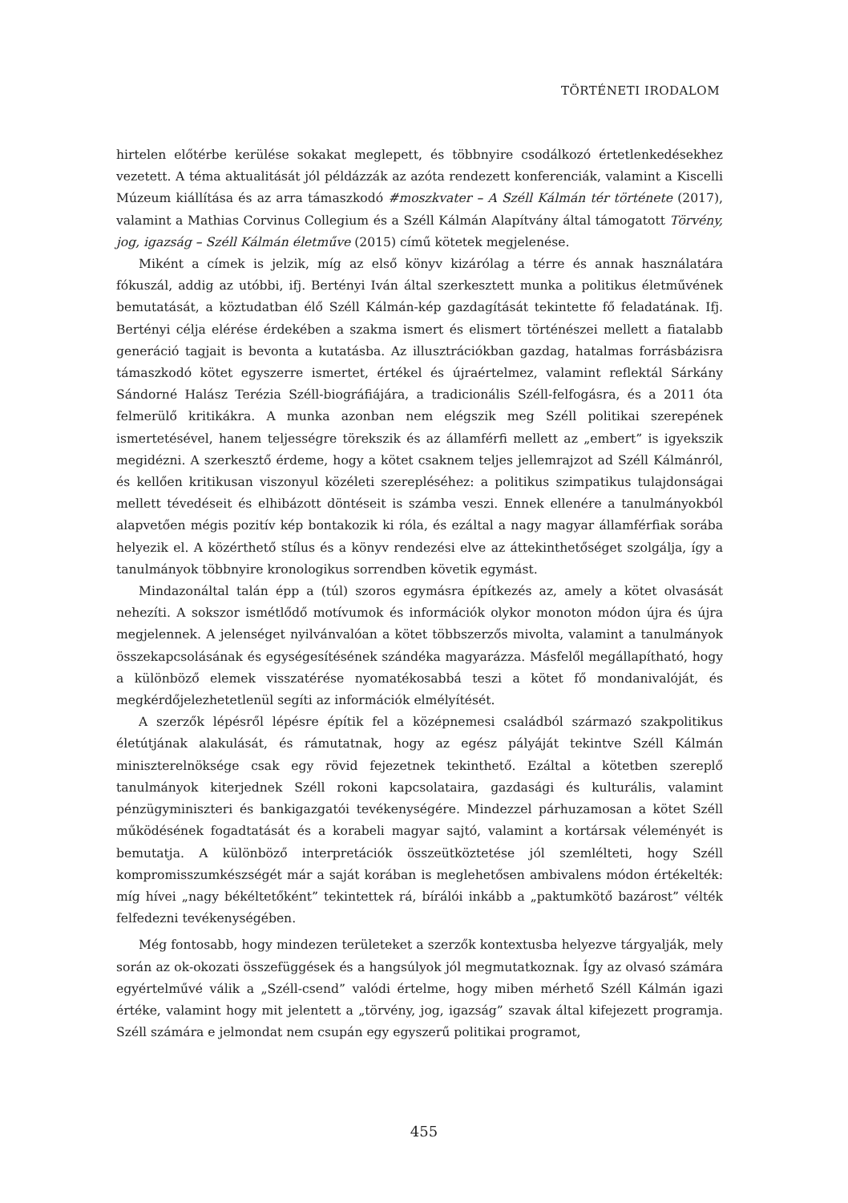TÖRTÉNETI IRODALOM
hirtelen előtérbe kerülése sokakat meglepett, és többnyire csodálkozó értetlenkedésekhez vezetett. A téma aktualitását jól példázzák az azóta rendezett konferenciák, valamint a Kiscelli Múzeum kiállítása és az arra támaszkodó #moszkvater – A Széll Kálmán tér története (2017), valamint a Mathias Corvinus Collegium és a Széll Kálmán Alapítvány által támogatott Törvény, jog, igazság – Széll Kálmán életműve (2015) című kötetek megjelenése.
Miként a címek is jelzik, míg az első könyv kizárólag a térre és annak használatára fókuszál, addig az utóbbi, ifj. Bertényi Iván által szerkesztett munka a politikus életművének bemutatását, a köztudatban élő Széll Kálmán-kép gazdagítását tekintette fő feladatának. Ifj. Bertényi célja elérése érdekében a szakma ismert és elismert történészei mellett a fiatalabb generáció tagjait is bevonta a kutatásba. Az illusztrációkban gazdag, hatalmas forrásbázisra támaszkodó kötet egyszerre ismertet, értékel és újraértelmez, valamint reflektál Sárkány Sándorné Halász Terézia Széll-biográfiájára, a tradicionális Széll-felfogásra, és a 2011 óta felmerülő kritikákra. A munka azonban nem elégszik meg Széll politikai szerepének ismertetésével, hanem teljességre törekszik és az államférfi mellett az „embert” is igyekszik megidézni. A szerkesztő érdeme, hogy a kötet csaknem teljes jellemrajzot ad Széll Kálmánról, és kellően kritikusan viszonyul közéleti szerepléséhez: a politikus szimpatikus tulajdonságai mellett tévedéseit és elhibázott döntéseit is számba veszi. Ennek ellenére a tanulmányokból alapvetően mégis pozitív kép bontakozik ki róla, és ezáltal a nagy magyar államférfiak sorába helyezik el. A közérthető stílus és a könyv rendezési elve az áttekinthetőséget szolgálja, így a tanulmányok többnyire kronologikus sorrendben követik egymást.
Mindazonáltal talán épp a (túl) szoros egymásra építkezés az, amely a kötet olvasását nehezíti. A sokszor ismétlődő motívumok és információk olykor monoton módon újra és újra megjelennek. A jelenséget nyilvánvalóan a kötet többszerzős mivolta, valamint a tanulmányok összekapcsolásának és egységesítésének szándéka magyarázza. Másfelől megállapítható, hogy a különböző elemek visszatérése nyomatékosabbá teszi a kötet fő mondanivalóját, és megkérdőjelezhetetlenül segíti az információk elmélyítését.
A szerzők lépésről lépésre építik fel a középnemesi családból származó szakpolitikus életútjának alakulását, és rámutatnak, hogy az egész pályáját tekintve Széll Kálmán miniszterelnöksége csak egy rövid fejezetnek tekinthető. Ezáltal a kötetben szereplő tanulmányok kiterjednek Széll rokoni kapcsolataira, gazdasági és kulturális, valamint pénzügyminiszteri és bankigazgatói tevékenységére. Mindezzel párhuzamosan a kötet Széll működésének fogadtatását és a korabeli magyar sajtó, valamint a kortársak véleményét is bemutatja. A különböző interpretációk összeütköztetése jól szemlélteti, hogy Széll kompromisszumkészségét már a saját korában is meglehetősen ambivalens módon értékelték: míg hívei „nagy békéltetőként” tekintettek rá, bírálói inkább a „paktumkötő bazárost” vélték felfedezni tevékenységében.
Még fontosabb, hogy mindezen területeket a szerzők kontextusba helyezve tárgyalják, mely során az ok-okozati összefüggések és a hangsúlyok jól megmutatkoznak. Így az olvasó számára egyértelművé válik a „Széll-csend” valódi értelme, hogy miben mérhető Széll Kálmán igazi értéke, valamint hogy mit jelentett a „törvény, jog, igazság” szavak által kifejezett programja. Széll számára e jelmondat nem csupán egy egyszerű politikai programot,
455